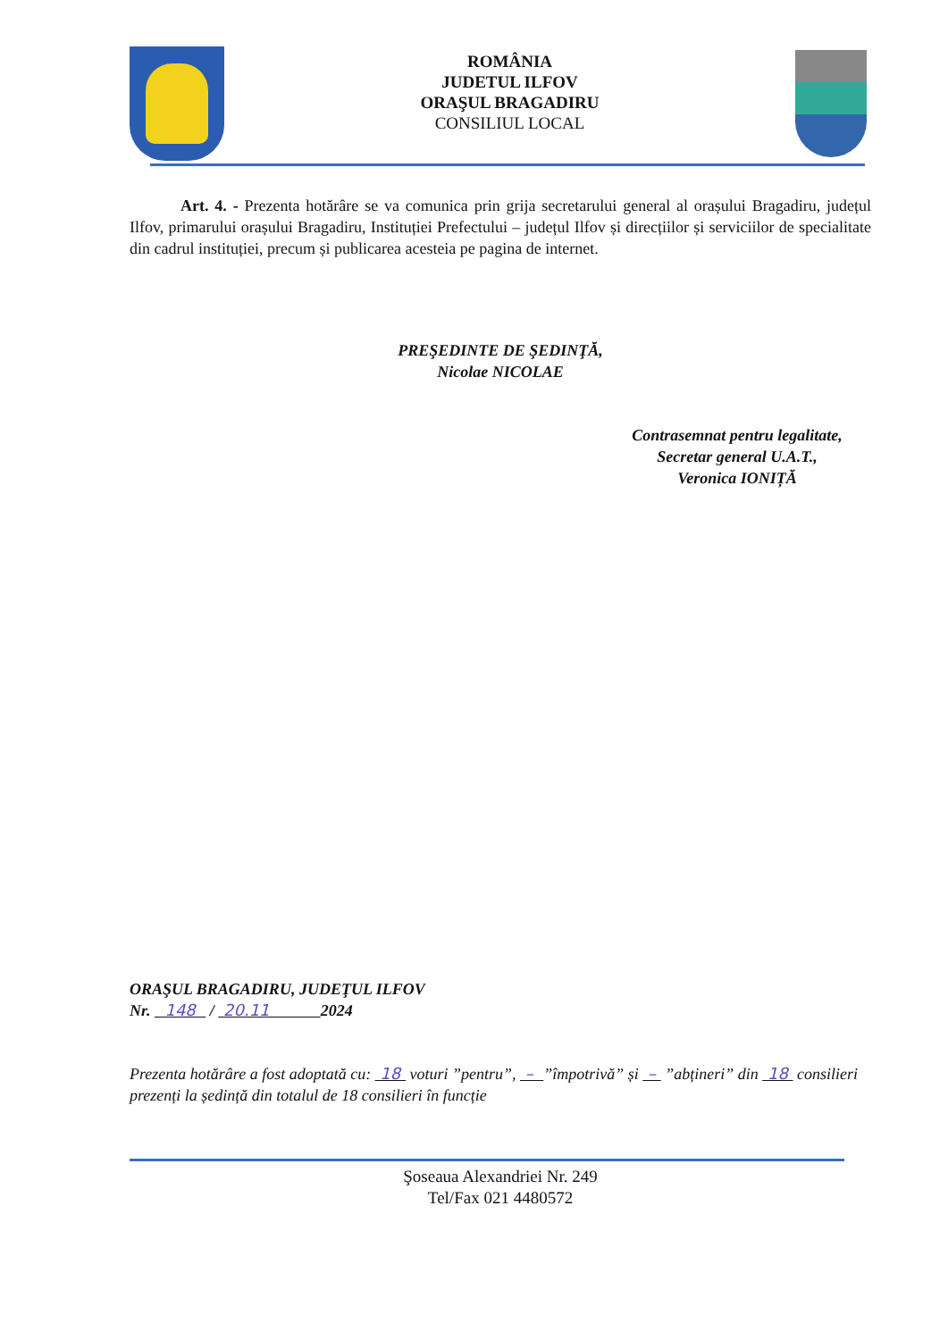ROMÂNIA
JUDETUL ILFOV
ORAŞUL BRAGADIRU
CONSILIUL LOCAL
Art. 4. - Prezenta hotărâre se va comunica prin grija secretarului general al orașului Bragadiru, județul Ilfov, primarului orașului Bragadiru, Instituției Prefectului – județul Ilfov și direcțiilor și serviciilor de specialitate din cadrul instituției, precum și publicarea acesteia pe pagina de internet.
PREŞEDINTE DE ŞEDINŢĂ,
Nicolae NICOLAE
Contrasemnat pentru legalitate,
Secretar general U.A.T.,
Veronica IONIȚĂ
ORAŞUL BRAGADIRU, JUDEŢUL ILFOV
Nr. 148 / 20.11 2024
Prezenta hotărâre a fost adoptată cu: 18 voturi ”pentru”, – ”împotrivă” și – ”abțineri” din 18 consilieri prezenți la ședință din totalul de 18 consilieri în funcție
Şoseaua Alexandriei Nr. 249
Tel/Fax 021 4480572